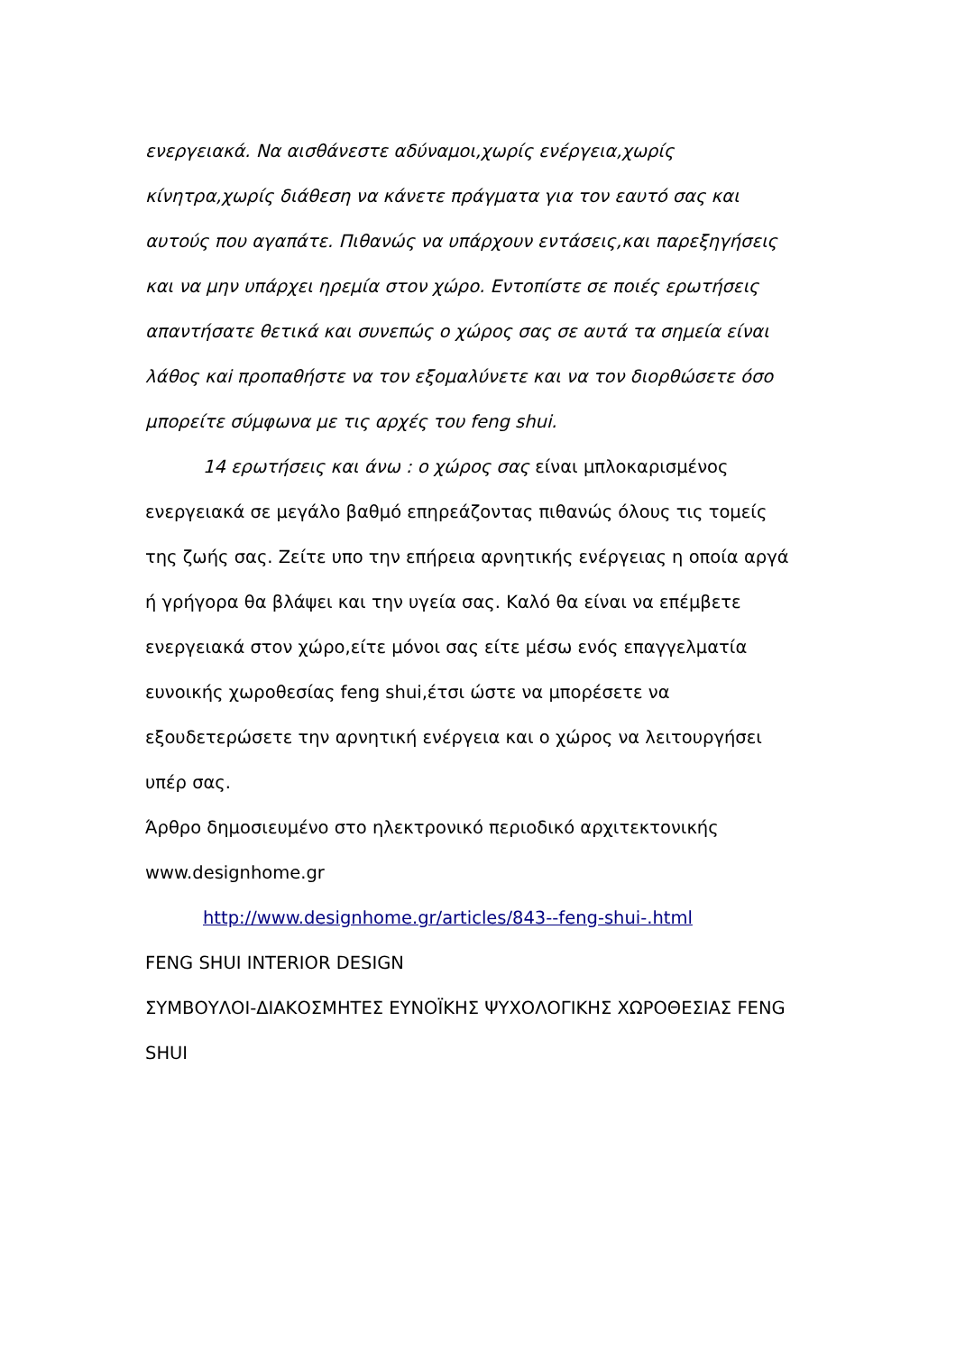ενεργειακά. Να αισθάνεστε αδύναμοι,χωρίς ενέργεια,χωρίς κίνητρα,χωρίς διάθεση να κάνετε πράγματα για τον εαυτό σας και αυτούς που αγαπάτε. Πιθανώς να υπάρχουν εντάσεις,και παρεξηγήσεις και να μην υπάρχει ηρεμία στον χώρο. Εντοπίστε σε ποιές ερωτήσεις απαντήσατε θετικά και συνεπώς ο χώρος σας σε αυτά τα σημεία είναι λάθος καi προπαθήστε να τον εξομαλύνετε και να τον διορθώσετε όσο μπορείτε σύμφωνα με τις αρχές του feng shui.
14 ερωτήσεις και άνω : ο χώρος σας είναι μπλοκαρισμένος ενεργειακά σε μεγάλο βαθμό επηρεάζοντας πιθανώς όλους τις τομείς της ζωής σας. Ζείτε υπο την επήρεια αρνητικής ενέργειας η οποία αργά ή γρήγορα θα βλάψει και την υγεία σας. Καλό θα είναι να επέμβετε ενεργειακά στον χώρο,είτε μόνοι σας είτε μέσω ενός επαγγελματία ευνοικής χωροθεσίας feng shui,έτσι ώστε να μπορέσετε να εξουδετερώσετε την αρνητική ενέργεια και ο χώρος να λειτουργήσει υπέρ σας.
Άρθρο δημοσιευμένο στο ηλεκτρονικό περιοδικό αρχιτεκτονικής www.designhome.gr
http://www.designhome.gr/articles/843--feng-shui-.html
FENG SHUI INTERIOR DESIGN
ΣΥΜΒΟΥΛΟΙ-ΔΙΑΚΟΣΜΗΤΕΣ ΕΥΝΟΪΚΗΣ ΨΥΧΟΛΟΓΙΚΗΣ ΧΩΡΟΘΕΣΙΑΣ FENG SHUI